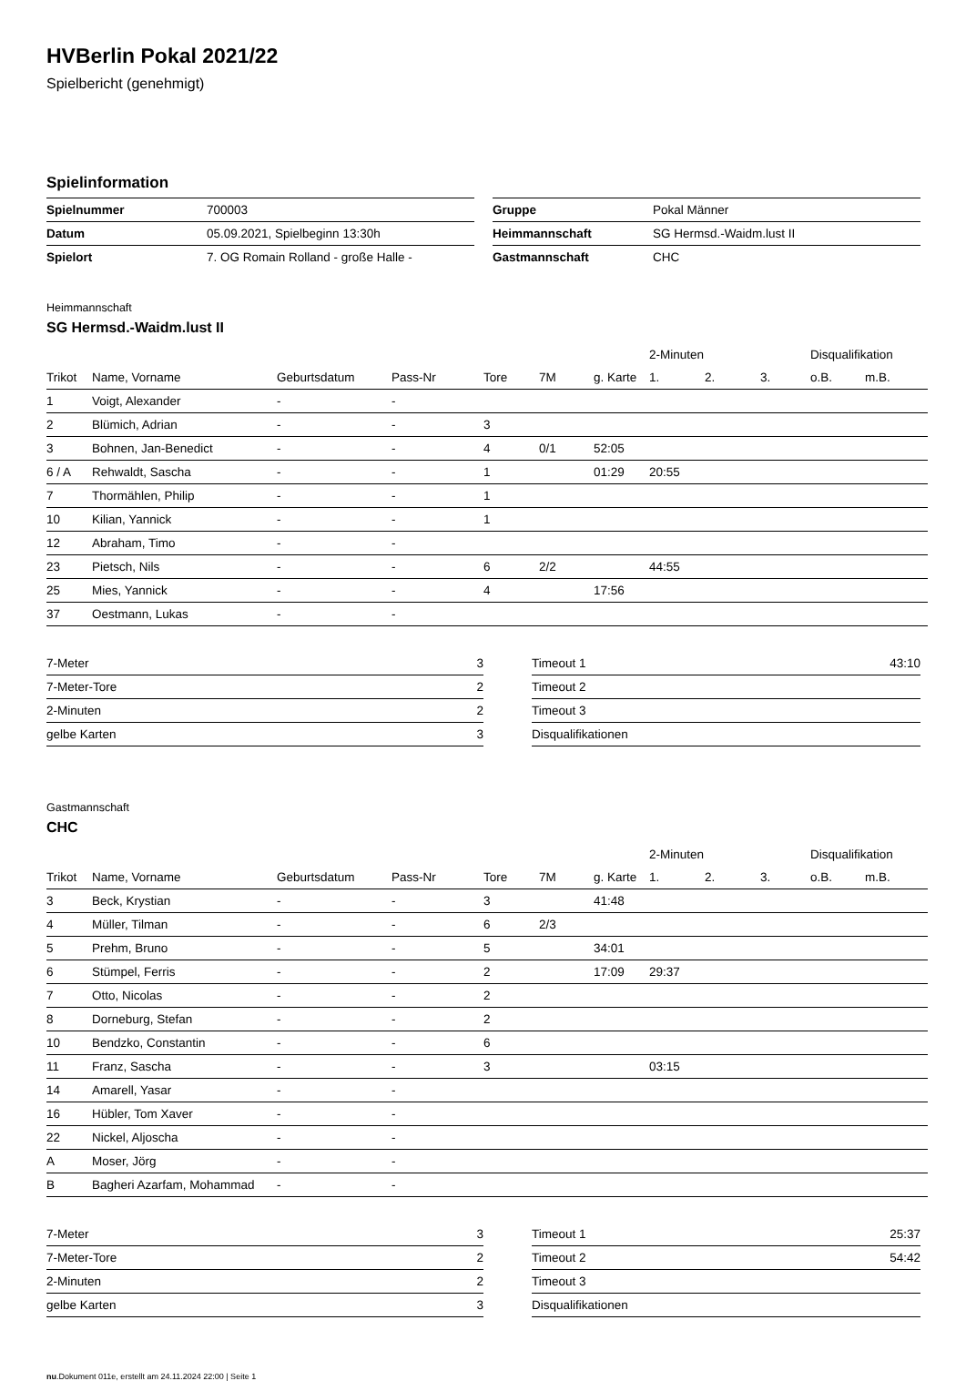HVBerlin Pokal 2021/22
Spielbericht (genehmigt)
Spielinformation
| Spielnummer | 700003 |
| Datum | 05.09.2021, Spielbeginn 13:30h |
| Spielort | 7. OG Romain Rolland - große Halle - |
| Gruppe | Pokal Männer |
| Heimmannschaft | SG Hermsd.-Waidm.lust II |
| Gastmannschaft | CHC |
Heimmannschaft
SG Hermsd.-Waidm.lust II
| | | | | | | | 2-Minuten | | | Disqualifikation | |
| Trikot | Name, Vorname | Geburtsdatum | Pass-Nr | Tore | 7M | g. Karte | 1. | 2. | 3. | o.B. | m.B. |
| 1 | Voigt, Alexander | - | - | | | | | | | | |
| 2 | Blümich, Adrian | - | - | 3 | | | | | | | |
| 3 | Bohnen, Jan-Benedict | - | - | 4 | 0/1 | 52:05 | | | | | |
| 6 / A | Rehwaldt, Sascha | - | - | 1 | | 01:29 | 20:55 | | | | |
| 7 | Thormählen, Philip | - | - | 1 | | | | | | | |
| 10 | Kilian, Yannick | - | - | 1 | | | | | | | |
| 12 | Abraham, Timo | - | - | | | | | | | | |
| 23 | Pietsch, Nils | - | - | 6 | 2/2 | | 44:55 | | | | |
| 25 | Mies, Yannick | - | - | 4 | | 17:56 | | | | | |
| 37 | Oestmann, Lukas | - | - | | | | | | | | |
| 7-Meter | 3 |
| 7-Meter-Tore | 2 |
| 2-Minuten | 2 |
| gelbe Karten | 3 |
| Timeout 1 | 43:10 |
| Timeout 2 | |
| Timeout 3 | |
| Disqualifikationen | |
Gastmannschaft
CHC
| | | | | | | | 2-Minuten | | | Disqualifikation | |
| Trikot | Name, Vorname | Geburtsdatum | Pass-Nr | Tore | 7M | g. Karte | 1. | 2. | 3. | o.B. | m.B. |
| 3 | Beck, Krystian | - | - | 3 | | 41:48 | | | | | |
| 4 | Müller, Tilman | - | - | 6 | 2/3 | | | | | | |
| 5 | Prehm, Bruno | - | - | 5 | | 34:01 | | | | | |
| 6 | Stümpel, Ferris | - | - | 2 | | 17:09 | 29:37 | | | | |
| 7 | Otto, Nicolas | - | - | 2 | | | | | | | |
| 8 | Dorneburg, Stefan | - | - | 2 | | | | | | | |
| 10 | Bendzko, Constantin | - | - | 6 | | | | | | | |
| 11 | Franz, Sascha | - | - | 3 | | | 03:15 | | | | |
| 14 | Amarell, Yasar | - | - | | | | | | | | |
| 16 | Hübler, Tom Xaver | - | - | | | | | | | | |
| 22 | Nickel, Aljoscha | - | - | | | | | | | | |
| A | Moser, Jörg | - | - | | | | | | | | |
| B | Bagheri Azarfam, Mohammad | - | - | | | | | | | | |
| 7-Meter | 3 |
| 7-Meter-Tore | 2 |
| 2-Minuten | 2 |
| gelbe Karten | 3 |
| Timeout 1 | 25:37 |
| Timeout 2 | 54:42 |
| Timeout 3 | |
| Disqualifikationen | |
nu.Dokument 011e, erstellt am 24.11.2024 22:00 | Seite 1